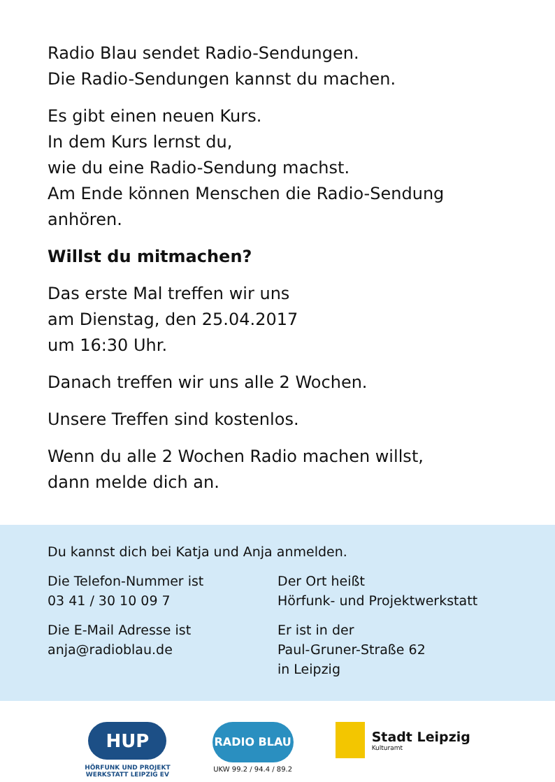Radio Blau sendet Radio-Sendungen.
Die Radio-Sendungen kannst du machen.
Es gibt einen neuen Kurs.
In dem Kurs lernst du,
wie du eine Radio-Sendung machst.
Am Ende können Menschen die Radio-Sendung anhören.
Willst du mitmachen?
Das erste Mal treffen wir uns
am Dienstag, den 25.04.2017
um 16:30 Uhr.
Danach treffen wir uns alle 2 Wochen.
Unsere Treffen sind kostenlos.
Wenn du alle 2 Wochen Radio machen willst,
dann melde dich an.
Du kannst dich bei Katja und Anja anmelden.
Die Telefon-Nummer ist
03 41 / 30 10 09 7
Die E-Mail Adresse ist
anja@radioblau.de
Der Ort heißt
Hörfunk- und Projektwerkstatt
Er ist in der
Paul-Gruner-Straße 62
in Leipzig
HUP
HÖRFUNK UND PROJEKT
WERKSTATT LEIPZIG EV
RADIO BLAU
UKW 99.2 / 94.4 / 89.2
Stadt Leipzig
Kulturamt